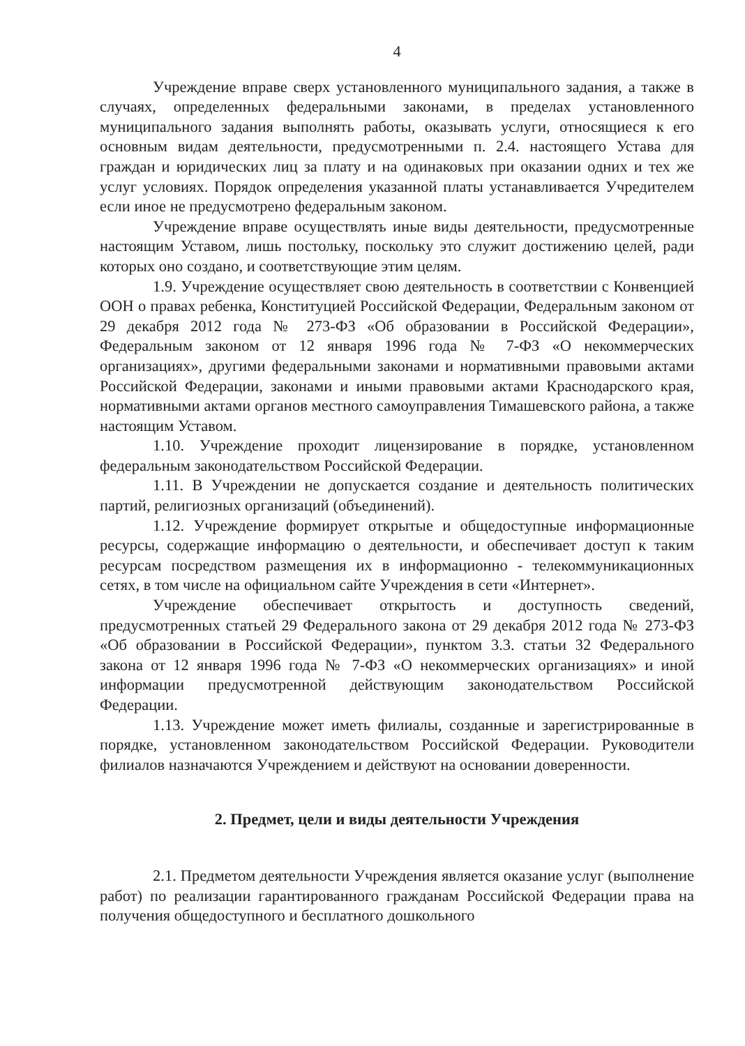4
Учреждение вправе сверх установленного муниципального задания, а также в случаях, определенных федеральными законами, в пределах установленного муниципального задания выполнять работы, оказывать услуги, относящиеся к его основным видам деятельности, предусмотренными п. 2.4. настоящего Устава для граждан и юридических лиц за плату и на одинаковых при оказании одних и тех же услуг условиях. Порядок определения указанной платы устанавливается Учредителем если иное не предусмотрено федеральным законом.
Учреждение вправе осуществлять иные виды деятельности, предусмотренные настоящим Уставом, лишь постольку, поскольку это служит достижению целей, ради которых оно создано, и соответствующие этим целям.
1.9. Учреждение осуществляет свою деятельность в соответствии с Конвенцией ООН о правах ребенка, Конституцией Российской Федерации, Федеральным законом от 29 декабря 2012 года № 273-ФЗ «Об образовании в Российской Федерации», Федеральным законом от 12 января 1996 года № 7-ФЗ «О некоммерческих организациях», другими федеральными законами и нормативными правовыми актами Российской Федерации, законами и иными правовыми актами Краснодарского края, нормативными актами органов местного самоуправления Тимашевского района, а также настоящим Уставом.
1.10. Учреждение проходит лицензирование в порядке, установленном федеральным законодательством Российской Федерации.
1.11. В Учреждении не допускается создание и деятельность политических партий, религиозных организаций (объединений).
1.12. Учреждение формирует открытые и общедоступные информационные ресурсы, содержащие информацию о деятельности, и обеспечивает доступ к таким ресурсам посредством размещения их в информационно - телекоммуникационных сетях, в том числе на официальном сайте Учреждения в сети «Интернет».
Учреждение обеспечивает открытость и доступность сведений, предусмотренных статьей 29 Федерального закона от 29 декабря 2012 года № 273-ФЗ «Об образовании в Российской Федерации», пунктом 3.3. статьи 32 Федерального закона от 12 января 1996 года № 7-ФЗ «О некоммерческих организациях» и иной информации предусмотренной действующим законодательством Российской Федерации.
1.13. Учреждение может иметь филиалы, созданные и зарегистрированные в порядке, установленном законодательством Российской Федерации. Руководители филиалов назначаются Учреждением и действуют на основании доверенности.
2. Предмет, цели и виды деятельности Учреждения
2.1. Предметом деятельности Учреждения является оказание услуг (выполнение работ) по реализации гарантированного гражданам Российской Федерации права на получения общедоступного и бесплатного дошкольного